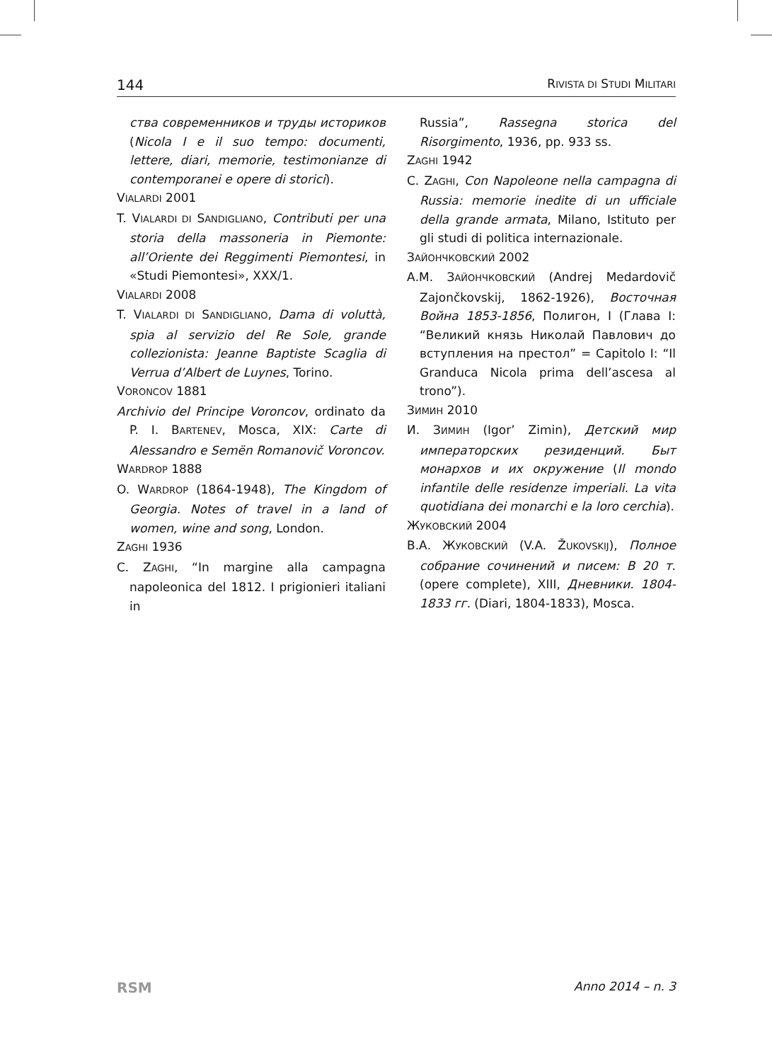144 RIVISTA DI STUDI MILITARI
ства современников и труды историков (Nicola I e il suo tempo: documenti, lettere, diari, memorie, testimonianze di contemporanei e opere di storici).
VIALARDI 2001
T. VIALARDI DI SANDIGLIANO, Contributi per una storia della massoneria in Piemonte: all’Oriente dei Reggimenti Piemontesi, in «Studi Piemontesi», XXX/1.
VIALARDI 2008
T. VIALARDI DI SANDIGLIANO, Dama di voluttà, spia al servizio del Re Sole, grande collezionista: Jeanne Baptiste Scaglia di Verrua d’Albert de Luynes, Torino.
VORONCOV 1881
Archivio del Principe Voroncov, ordinato da P. I. BARTENEV, Mosca, XIX: Carte di Alessandro e Semën Romanovič Voroncov.
WARDROP 1888
O. WARDROP (1864-1948), The Kingdom of Georgia. Notes of travel in a land of women, wine and song, London.
ZAGHI 1936
C. ZAGHI, “In margine alla campagna napoleonica del 1812. I prigionieri italiani in
Russia”, Rassegna storica del Risorgimento, 1936, pp. 933 ss.
ZAGHI 1942
C. ZAGHI, Con Napoleone nella campagna di Russia: memorie inedite di un ufficiale della grande armata, Milano, Istituto per gli studi di politica internazionale.
ЗАЙОНЧКОВСКИЙ 2002
А.М. ЗАЙОНЧКОВСКИЙ (Andrej Medardovič Zajončkovskij, 1862-1926), Восточная Война 1853-1856, Полигон, I (Глава I: “Великий князь Николай Павлович до вступления на престол” = Capitolo I: “Il Granduca Nicola prima dell’ascesa al trono”).
ЗИМИН 2010
И. ЗИМИН (Igor’ Zimin), Детский мир императорских резиденций. Быт монархов и их окружение (Il mondo infantile delle residenze imperiali. La vita quotidiana dei monarchi e la loro cerchia).
ЖУКОВСКИЙ 2004
В.А. ЖУКОВСКИЙ (V.A. ŽUKOVSKIJ), Полное собрание сочинений и писем: В 20 т. (opere complete), XIII, Дневники. 1804-1833 гг. (Diari, 1804-1833), Mosca.
RSM Anno 2014 – n. 3